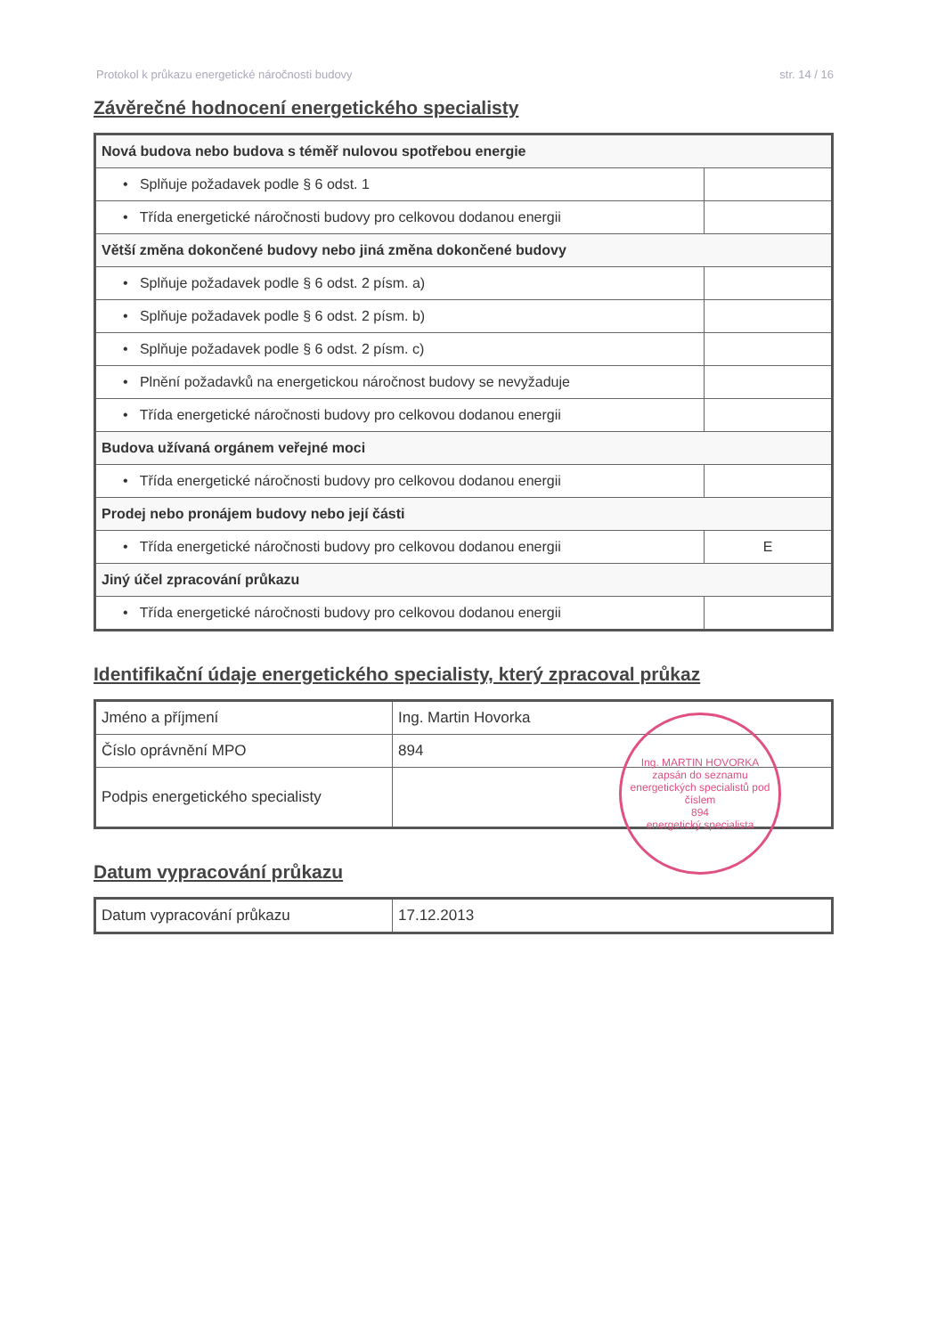Protokol k průkazu energetické náročnosti budovy str. 14 / 16
Závěrečné hodnocení energetického specialisty
| Nová budova nebo budova s téměř nulovou spotřebou energie | |
| • Splňuje požadavek podle § 6 odst. 1 | |
| • Třída energetické náročnosti budovy pro celkovou dodanou energii | |
| Větší změna dokončené budovy nebo jiná změna dokončené budovy | |
| • Splňuje požadavek podle § 6 odst. 2 písm. a) | |
| • Splňuje požadavek podle § 6 odst. 2 písm. b) | |
| • Splňuje požadavek podle § 6 odst. 2 písm. c) | |
| • Plnění požadavků na energetickou náročnost budovy se nevyžaduje | |
| • Třída energetické náročnosti budovy pro celkovou dodanou energii | |
| Budova užívaná orgánem veřejné moci | |
| • Třída energetické náročnosti budovy pro celkovou dodanou energii | |
| Prodej nebo pronájem budovy nebo její části | |
| • Třída energetické náročnosti budovy pro celkovou dodanou energii | E |
| Jiný účel zpracování průkazu | |
| • Třída energetické náročnosti budovy pro celkovou dodanou energii | |
Identifikační údaje energetického specialisty, který zpracoval průkaz
| Jméno a příjmení | Ing. Martin Hovorka |
| Číslo oprávnění MPO | 894 |
| Podpis energetického specialisty | |
Datum vypracování průkazu
| Datum vypracování průkazu | 17.12.2013 |
Ing. MARTIN HOVORKA
zapsán do seznamu energetických specialistů pod číslem
894
energetický specialista